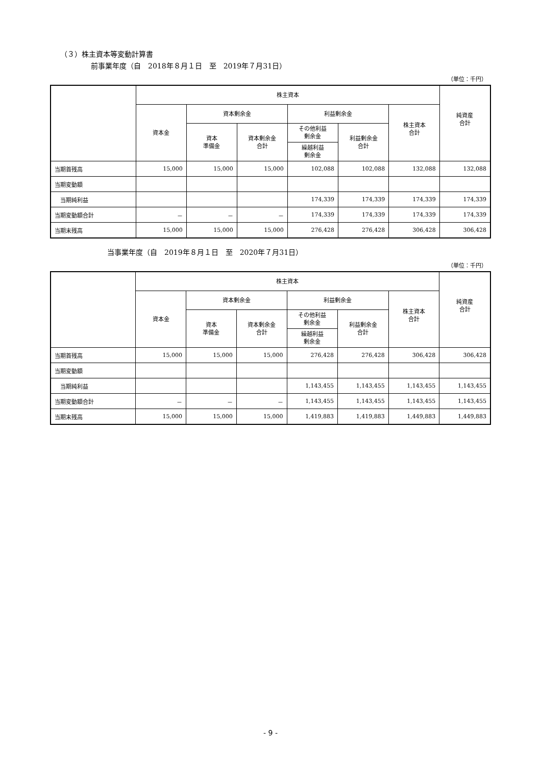（３）株主資本等変動計算書
前事業年度（自　2018年８月１日　至　2019年７月31日）
（単位：千円）
| | 株主資本 | | | | | | 純資産 合計 |
| --- | --- | --- | --- | --- | --- | --- | --- |
| | 資本金 | 資本剰余金 | | 利益剰余金 | | 株主資本 合計 | |
| | | 資本 準備金 | 資本剰余金 合計 | その他利益 剰余金 | 利益剰余金 合計 | | |
| | | | | 繰越利益 剰余金 | | | |
| 当期首残高 | 15,000 | 15,000 | 15,000 | 102,088 | 102,088 | 132,088 | 132,088 |
| 当期変動額 | | | | | | | |
| 当期純利益 | | | | 174,339 | 174,339 | 174,339 | 174,339 |
| 当期変動額合計 | － | － | － | 174,339 | 174,339 | 174,339 | 174,339 |
| 当期末残高 | 15,000 | 15,000 | 15,000 | 276,428 | 276,428 | 306,428 | 306,428 |
当事業年度（自　2019年８月１日　至　2020年７月31日）
（単位：千円）
| | 株主資本 | | | | | | 純資産 合計 |
| --- | --- | --- | --- | --- | --- | --- | --- |
| | 資本金 | 資本剰余金 | | 利益剰余金 | | 株主資本 合計 | |
| | | 資本 準備金 | 資本剰余金 合計 | その他利益 剰余金 | 利益剰余金 合計 | | |
| | | | | 繰越利益 剰余金 | | | |
| 当期首残高 | 15,000 | 15,000 | 15,000 | 276,428 | 276,428 | 306,428 | 306,428 |
| 当期変動額 | | | | | | | |
| 当期純利益 | | | | 1,143,455 | 1,143,455 | 1,143,455 | 1,143,455 |
| 当期変動額合計 | － | － | － | 1,143,455 | 1,143,455 | 1,143,455 | 1,143,455 |
| 当期末残高 | 15,000 | 15,000 | 15,000 | 1,419,883 | 1,419,883 | 1,449,883 | 1,449,883 |
- 9 -